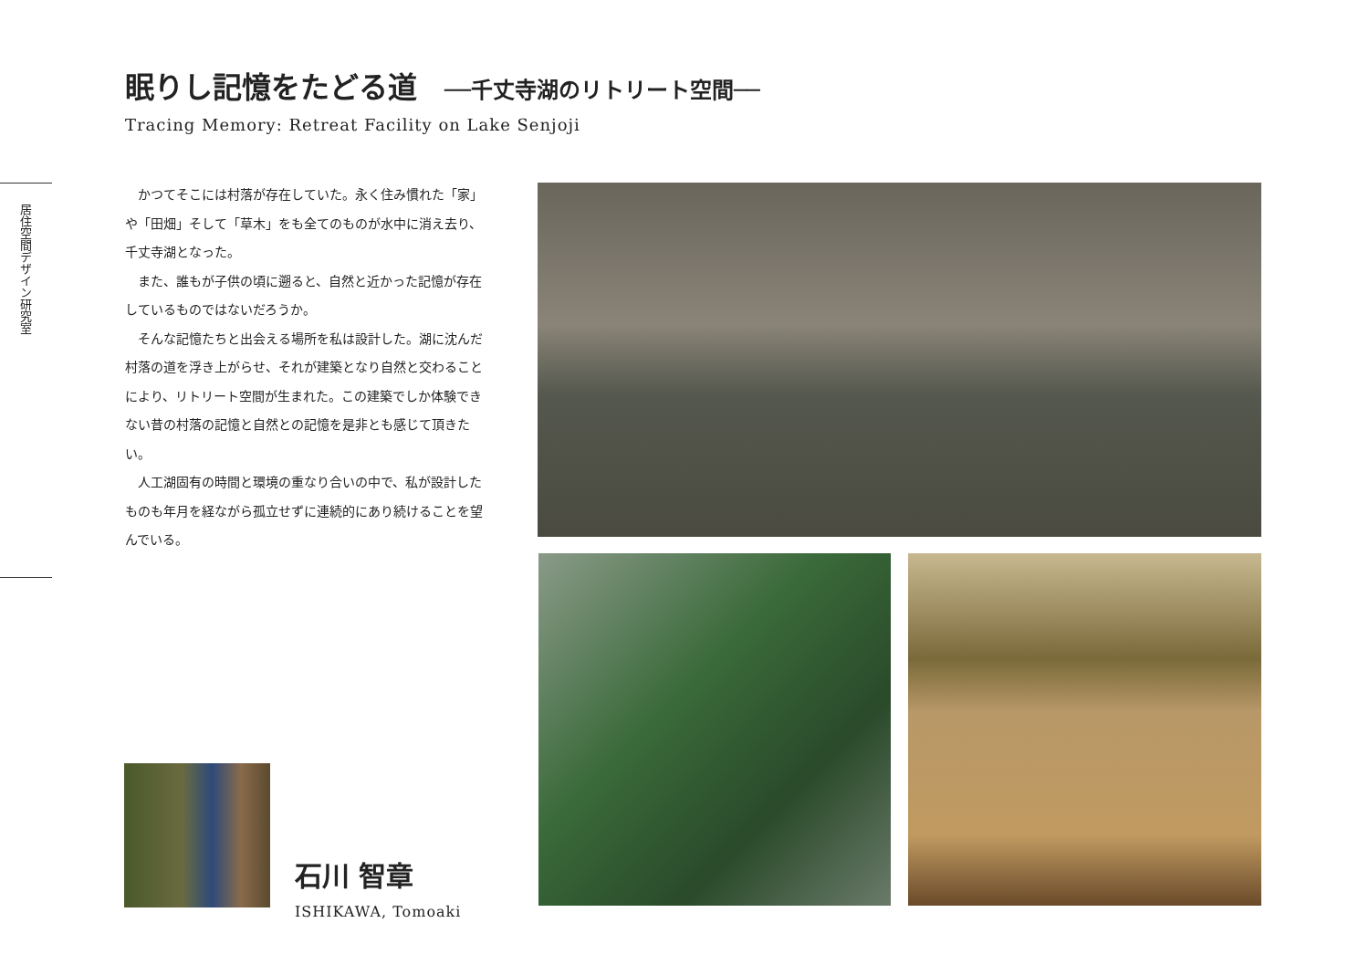眠りし記憶をたどる道 ──千丈寺湖のリトリート空間──
Tracing Memory: Retreat Facility on Lake Senjoji
居住空間デザイン研究室
かつてそこには村落が存在していた。永く住み慣れた「家」や「田畑」そして「草木」をも全てのものが水中に消え去り、千丈寺湖となった。
また、誰もが子供の頃に遡ると、自然と近かった記憶が存在しているものではないだろうか。
そんな記憶たちと出会える場所を私は設計した。湖に沈んだ村落の道を浮き上がらせ、それが建築となり自然と交わることにより、リトリート空間が生まれた。この建築でしか体験できない昔の村落の記憶と自然との記憶を是非とも感じて頂きたい。
人工湖固有の時間と環境の重なり合いの中で、私が設計したものも年月を経ながら孤立せずに連続的にあり続けることを望んでいる。
石川 智章
ISHIKAWA, Tomoaki